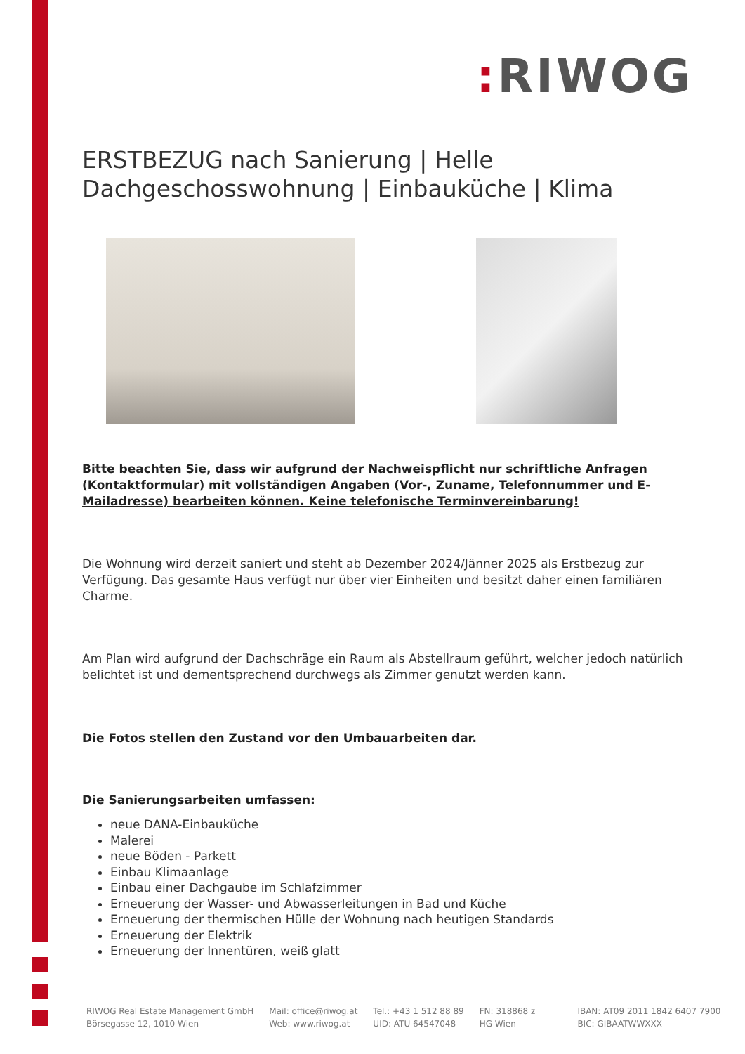: RIWOG
ERSTBEZUG nach Sanierung | Helle Dachgeschosswohnung | Einbauküche | Klima
Bitte beachten Sie, dass wir aufgrund der Nachweispflicht nur schriftliche Anfragen (Kontaktformular) mit vollständigen Angaben (Vor-, Zuname, Telefonnummer und E-Mailadresse) bearbeiten können. Keine telefonische Terminvereinbarung!
Die Wohnung wird derzeit saniert und steht ab Dezember 2024/Jänner 2025 als Erstbezug zur Verfügung. Das gesamte Haus verfügt nur über vier Einheiten und besitzt daher einen familiären Charme.
Am Plan wird aufgrund der Dachschräge ein Raum als Abstellraum geführt, welcher jedoch natürlich belichtet ist und dementsprechend durchwegs als Zimmer genutzt werden kann.
Die Fotos stellen den Zustand vor den Umbauarbeiten dar.
Die Sanierungsarbeiten umfassen:
neue DANA-Einbauküche
Malerei
neue Böden - Parkett
Einbau Klimaanlage
Einbau einer Dachgaube im Schlafzimmer
Erneuerung der Wasser- und Abwasserleitungen in Bad und Küche
Erneuerung der thermischen Hülle der Wohnung nach heutigen Standards
Erneuerung der Elektrik
Erneuerung der Innentüren, weiß glatt
RIWOG Real Estate Management GmbH
Börsegasse 12, 1010 Wien
Mail: office@riwog.at
Web: www.riwog.at
Tel.: +43 1 512 88 89
UID: ATU 64547048
FN: 318868 z
HG Wien
IBAN: AT09 2011 1842 6407 7900
BIC: GIBAATWWXXX